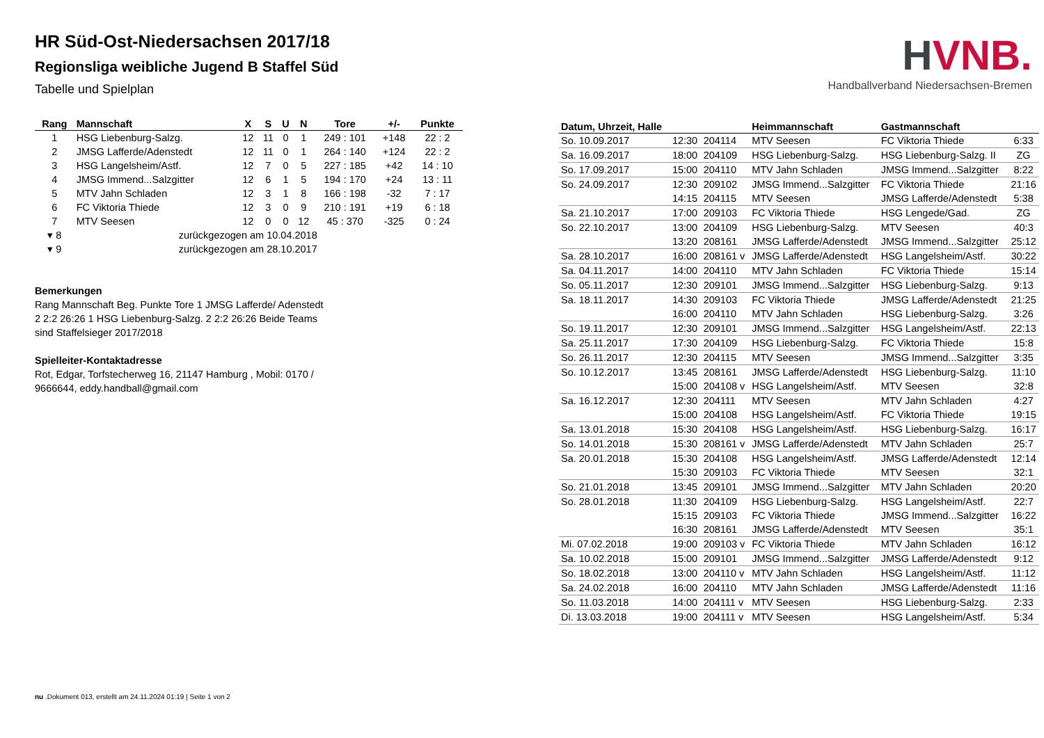HR Süd-Ost-Niedersachsen 2017/18
Regionsliga weibliche Jugend B Staffel Süd
Tabelle und Spielplan
| Rang | Mannschaft | X | S | U | N | Tore | +/- | Punkte |
| --- | --- | --- | --- | --- | --- | --- | --- | --- |
| 1 | HSG Liebenburg-Salzg. | 12 | 11 | 0 | 1 | 249 : 101 | +148 | 22 : 2 |
| 2 | JMSG Lafferde/Adenstedt | 12 | 11 | 0 | 1 | 264 : 140 | +124 | 22 : 2 |
| 3 | HSG Langelsheim/Astf. | 12 | 7 | 0 | 5 | 227 : 185 | +42 | 14 : 10 |
| 4 | JMSG Immend...Salzgitter | 12 | 6 | 1 | 5 | 194 : 170 | +24 | 13 : 11 |
| 5 | MTV Jahn Schladen | 12 | 3 | 1 | 8 | 166 : 198 | -32 | 7 : 17 |
| 6 | FC Viktoria Thiede | 12 | 3 | 0 | 9 | 210 : 191 | +19 | 6 : 18 |
| 7 | MTV Seesen | 12 | 0 | 0 | 12 | 45 : 370 | -325 | 0 : 24 |
| ▾ 8 | zurückgezogen am 10.04.2018 | | | | | | | |
| ▾ 9 | zurückgezogen am 28.10.2017 | | | | | | | |
Bemerkungen
Rang Mannschaft Beg. Punkte Tore 1 JMSG Lafferde/ Adenstedt 2 2:2 26:26 1 HSG Liebenburg-Salzg. 2 2:2 26:26 Beide Teams sind Staffelsieger 2017/2018
Spielleiter-Kontaktadresse
Rot, Edgar, Torfstecherweg 16, 21147 Hamburg , Mobil: 0170 / 9666644, eddy.handball@gmail.com
HVNB.
Handballverband Niedersachsen-Bremen
| Datum, Uhrzeit, Halle | | | Heimmannschaft | Gastmannschaft | |
| --- | --- | --- | --- | --- | --- |
| So. 10.09.2017 | 12:30 | 204114 | MTV Seesen | FC Viktoria Thiede | 6:33 |
| Sa. 16.09.2017 | 18:00 | 204109 | HSG Liebenburg-Salzg. | HSG Liebenburg-Salzg. II | ZG |
| So. 17.09.2017 | 15:00 | 204110 | MTV Jahn Schladen | JMSG Immend...Salzgitter | 8:22 |
| So. 24.09.2017 | 12:30 | 209102 | JMSG Immend...Salzgitter | FC Viktoria Thiede | 21:16 |
| | 14:15 | 204115 | MTV Seesen | JMSG Lafferde/Adenstedt | 5:38 |
| Sa. 21.10.2017 | 17:00 | 209103 | FC Viktoria Thiede | HSG Lengede/Gad. | ZG |
| So. 22.10.2017 | 13:00 | 204109 | HSG Liebenburg-Salzg. | MTV Seesen | 40:3 |
| | 13:20 | 208161 | JMSG Lafferde/Adenstedt | JMSG Immend...Salzgitter | 25:12 |
| Sa. 28.10.2017 | 16:00 | 208161 v | JMSG Lafferde/Adenstedt | HSG Langelsheim/Astf. | 30:22 |
| Sa. 04.11.2017 | 14:00 | 204110 | MTV Jahn Schladen | FC Viktoria Thiede | 15:14 |
| So. 05.11.2017 | 12:30 | 209101 | JMSG Immend...Salzgitter | HSG Liebenburg-Salzg. | 9:13 |
| Sa. 18.11.2017 | 14:30 | 209103 | FC Viktoria Thiede | JMSG Lafferde/Adenstedt | 21:25 |
| | 16:00 | 204110 | MTV Jahn Schladen | HSG Liebenburg-Salzg. | 3:26 |
| So. 19.11.2017 | 12:30 | 209101 | JMSG Immend...Salzgitter | HSG Langelsheim/Astf. | 22:13 |
| Sa. 25.11.2017 | 17:30 | 204109 | HSG Liebenburg-Salzg. | FC Viktoria Thiede | 15:8 |
| So. 26.11.2017 | 12:30 | 204115 | MTV Seesen | JMSG Immend...Salzgitter | 3:35 |
| So. 10.12.2017 | 13:45 | 208161 | JMSG Lafferde/Adenstedt | HSG Liebenburg-Salzg. | 11:10 |
| | 15:00 | 204108 v | HSG Langelsheim/Astf. | MTV Seesen | 32:8 |
| Sa. 16.12.2017 | 12:30 | 204111 | MTV Seesen | MTV Jahn Schladen | 4:27 |
| | 15:00 | 204108 | HSG Langelsheim/Astf. | FC Viktoria Thiede | 19:15 |
| Sa. 13.01.2018 | 15:30 | 204108 | HSG Langelsheim/Astf. | HSG Liebenburg-Salzg. | 16:17 |
| So. 14.01.2018 | 15:30 | 208161 v | JMSG Lafferde/Adenstedt | MTV Jahn Schladen | 25:7 |
| Sa. 20.01.2018 | 15:30 | 204108 | HSG Langelsheim/Astf. | JMSG Lafferde/Adenstedt | 12:14 |
| | 15:30 | 209103 | FC Viktoria Thiede | MTV Seesen | 32:1 |
| So. 21.01.2018 | 13:45 | 209101 | JMSG Immend...Salzgitter | MTV Jahn Schladen | 20:20 |
| So. 28.01.2018 | 11:30 | 204109 | HSG Liebenburg-Salzg. | HSG Langelsheim/Astf. | 22:7 |
| | 15:15 | 209103 | FC Viktoria Thiede | JMSG Immend...Salzgitter | 16:22 |
| | 16:30 | 208161 | JMSG Lafferde/Adenstedt | MTV Seesen | 35:1 |
| Mi. 07.02.2018 | 19:00 | 209103 v | FC Viktoria Thiede | MTV Jahn Schladen | 16:12 |
| Sa. 10.02.2018 | 15:00 | 209101 | JMSG Immend...Salzgitter | JMSG Lafferde/Adenstedt | 9:12 |
| So. 18.02.2018 | 13:00 | 204110 v | MTV Jahn Schladen | HSG Langelsheim/Astf. | 11:12 |
| Sa. 24.02.2018 | 16:00 | 204110 | MTV Jahn Schladen | JMSG Lafferde/Adenstedt | 11:16 |
| So. 11.03.2018 | 14:00 | 204111 v | MTV Seesen | HSG Liebenburg-Salzg. | 2:33 |
| Di. 13.03.2018 | 19:00 | 204111 v | MTV Seesen | HSG Langelsheim/Astf. | 5:34 |
nu .Dokument 013, erstellt am 24.11.2024 01:19 | Seite 1 von 2